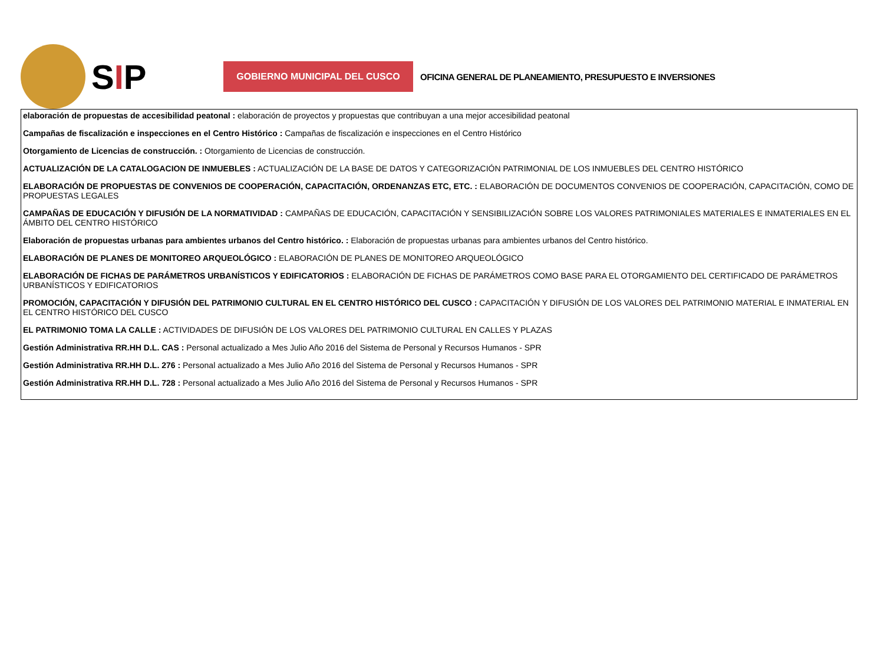SIP
GOBIERNO MUNICIPAL DEL CUSCO
OFICINA GENERAL DE PLANEAMIENTO, PRESUPUESTO E INVERSIONES
elaboración de propuestas de accesibilidad peatonal : elaboración de proyectos y propuestas que contribuyan a una mejor accesibilidad peatonal
Campañas de fiscalización e inspecciones en el Centro Histórico : Campañas de fiscalización e inspecciones en el Centro Histórico
Otorgamiento de Licencias de construcción. : Otorgamiento de Licencias de construcción.
ACTUALIZACIÓN DE LA CATALOGACION DE INMUEBLES : ACTUALIZACIÓN DE LA BASE DE DATOS Y CATEGORIZACIÓN PATRIMONIAL DE LOS INMUEBLES DEL CENTRO HISTÓRICO
ELABORACIÓN DE PROPUESTAS DE CONVENIOS DE COOPERACIÓN, CAPACITACIÓN, ORDENANZAS ETC, ETC. : ELABORACIÓN DE DOCUMENTOS CONVENIOS DE COOPERACIÓN, CAPACITACIÓN, COMO DE PROPUESTAS LEGALES
CAMPAÑAS DE EDUCACIÓN Y DIFUSIÓN DE LA NORMATIVIDAD : CAMPAÑAS DE EDUCACIÓN, CAPACITACIÓN Y SENSIBILIZACIÓN SOBRE LOS VALORES PATRIMONIALES MATERIALES E INMATERIALES EN EL ÁMBITO DEL CENTRO HISTÓRICO
Elaboración de propuestas urbanas para ambientes urbanos del Centro histórico. : Elaboración de propuestas urbanas para ambientes urbanos del Centro histórico.
ELABORACIÓN DE PLANES DE MONITOREO ARQUEOLÓGICO : ELABORACIÓN DE PLANES DE MONITOREO ARQUEOLÓGICO
ELABORACIÓN DE FICHAS DE PARÁMETROS URBANÍSTICOS Y EDIFICATORIOS : ELABORACIÓN DE FICHAS DE PARÁMETROS COMO BASE PARA EL OTORGAMIENTO DEL CERTIFICADO DE PARÁMETROS URBANÍSTICOS Y EDIFICATORIOS
PROMOCIÓN, CAPACITACIÓN Y DIFUSIÓN DEL PATRIMONIO CULTURAL EN EL CENTRO HISTÓRICO DEL CUSCO : CAPACITACIÓN Y DIFUSIÓN DE LOS VALORES DEL PATRIMONIO MATERIAL E INMATERIAL EN EL CENTRO HISTÓRICO DEL CUSCO
EL PATRIMONIO TOMA LA CALLE : ACTIVIDADES DE DIFUSIÓN DE LOS VALORES DEL PATRIMONIO CULTURAL EN CALLES Y PLAZAS
Gestión Administrativa RR.HH D.L. CAS : Personal actualizado a Mes Julio Año 2016 del Sistema de Personal y Recursos Humanos - SPR
Gestión Administrativa RR.HH D.L. 276 : Personal actualizado a Mes Julio Año 2016 del Sistema de Personal y Recursos Humanos - SPR
Gestión Administrativa RR.HH D.L. 728 : Personal actualizado a Mes Julio Año 2016 del Sistema de Personal y Recursos Humanos - SPR